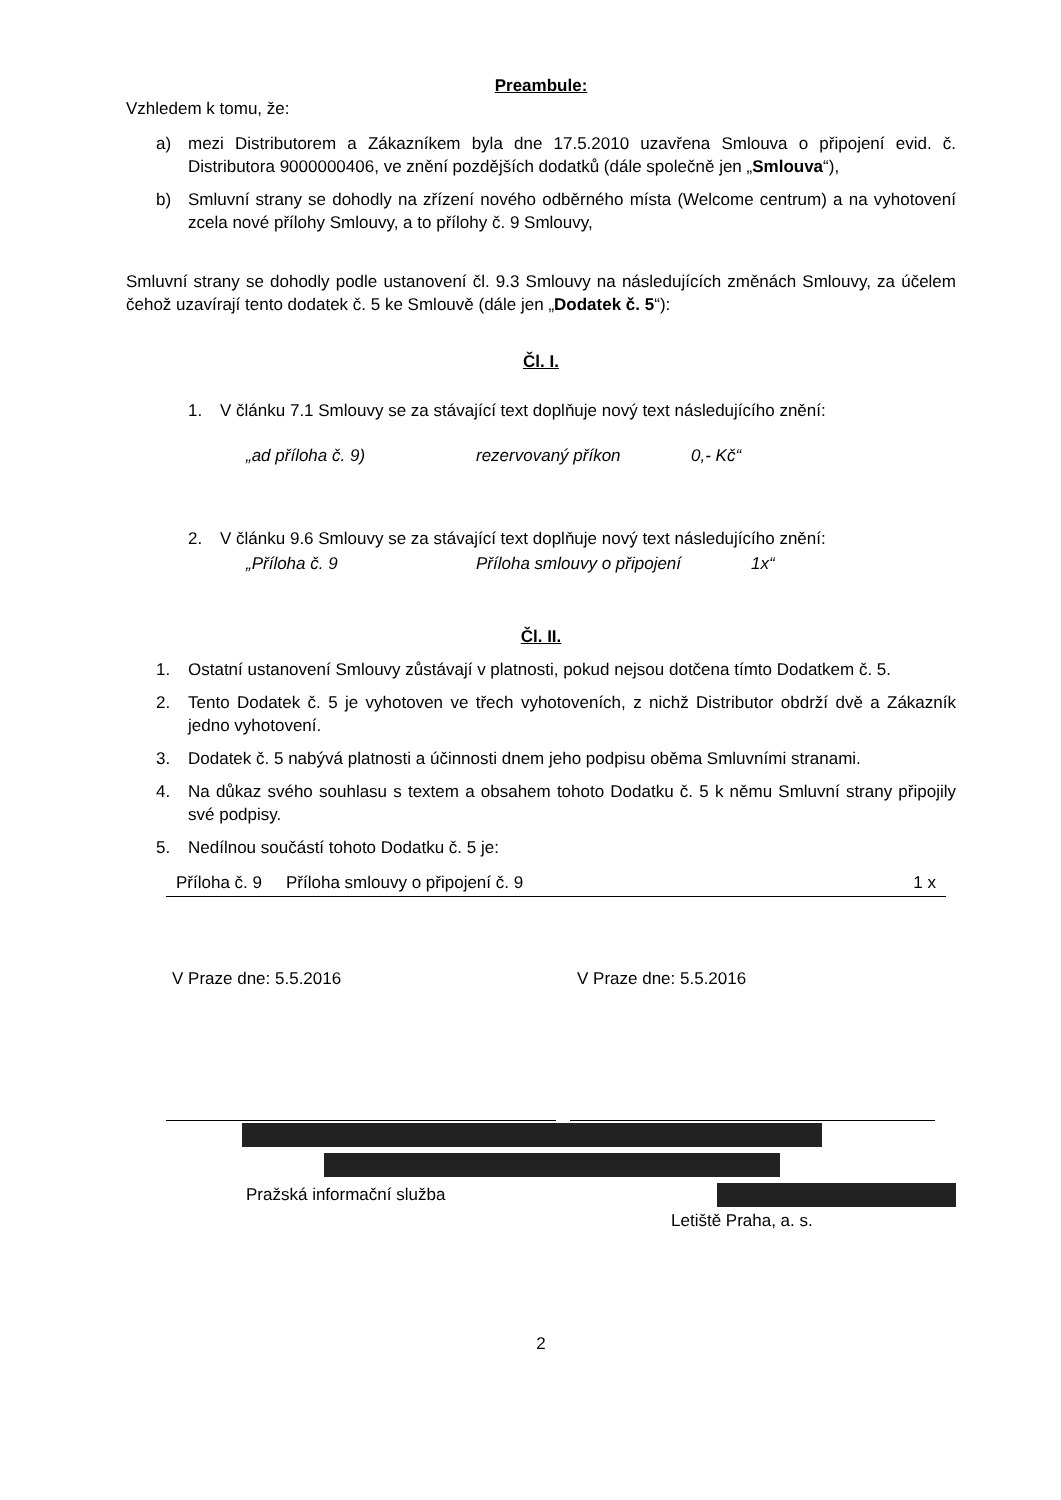Preambule:
Vzhledem k tomu, že:
a) mezi Distributorem a Zákazníkem byla dne 17.5.2010 uzavřena Smlouva o připojení evid. č. Distributora 9000000406, ve znění pozdějších dodatků (dále společně jen „Smlouva“),
b) Smluvní strany se dohodly na zřízení nového odběrného místa (Welcome centrum) a na vyhotovení zcela nové přílohy Smlouvy, a to přílohy č. 9 Smlouvy,
Smluvní strany se dohodly podle ustanovení čl. 9.3 Smlouvy na následujících změnách Smlouvy, za účelem čehož uzavírají tento dodatek č. 5 ke Smlouvě (dále jen „Dodatek č. 5“):
Čl. I.
1. V článku 7.1 Smlouvy se za stávající text doplňuje nový text následujícího znění:
„ad příloha č. 9) rezervovaný příkon 0,- Kč“
2. V článku 9.6 Smlouvy se za stávající text doplňuje nový text následujícího znění:
„Příloha č. 9 Příloha smlouvy o připojení 1x“
Čl. II.
1. Ostatní ustanovení Smlouvy zůstávají v platnosti, pokud nejsou dotčena tímto Dodatkem č. 5.
2. Tento Dodatek č. 5 je vyhotoven ve třech vyhotoveních, z nichž Distributor obdrží dvě a Zákazník jedno vyhotovení.
3. Dodatek č. 5 nabývá platnosti a účinnosti dnem jeho podpisu oběma Smluvními stranami.
4. Na důkaz svého souhlasu s textem a obsahem tohoto Dodatku č. 5 k němu Smluvní strany připojily své podpisy.
5. Nedílnou součástí tohoto Dodatku č. 5 je:
| Příloha č. 9 | Příloha smlouvy o připojení č. 9 | 1 x |
V Praze dne: 5.5.2016 V Praze dne: 5.5.2016
Pražská informační služba
Letiště Praha, a. s.
2